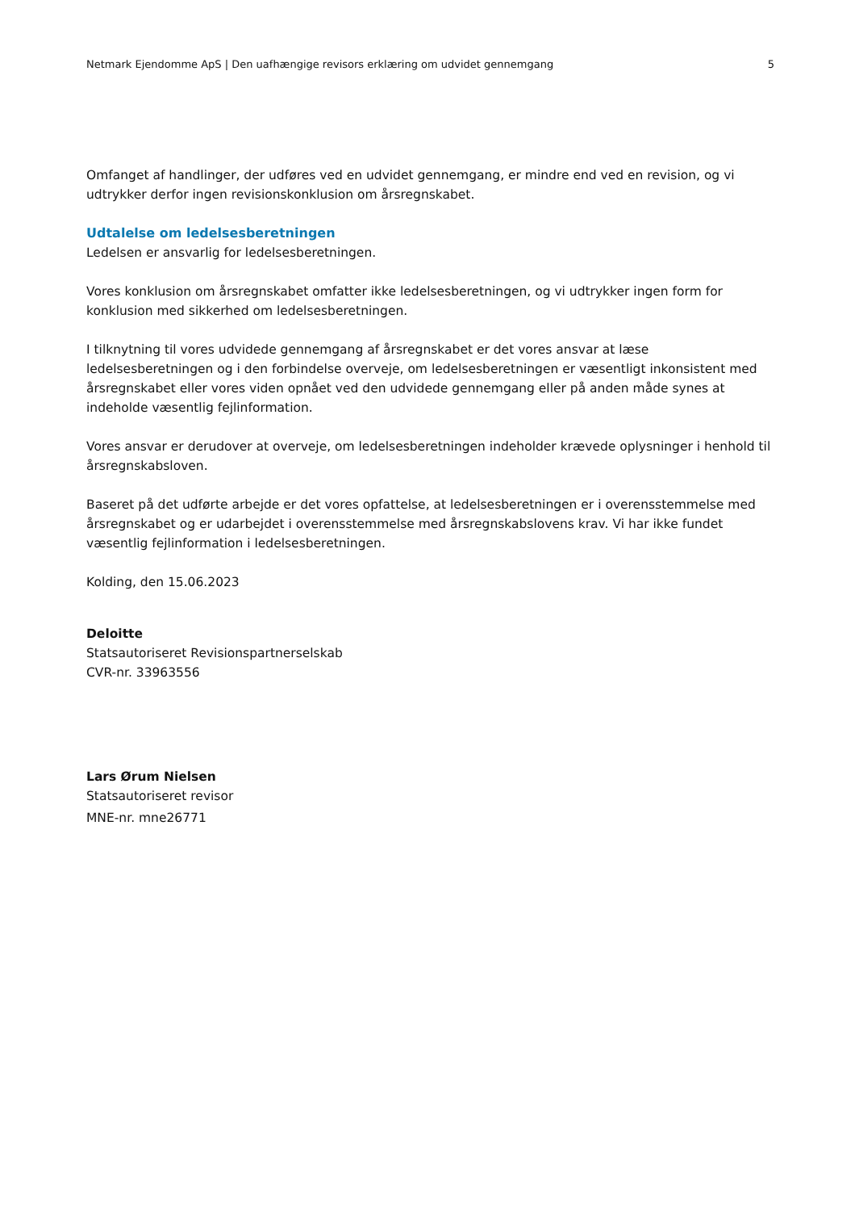Netmark Ejendomme ApS | Den uafhængige revisors erklæring om udvidet gennemgang 5
Omfanget af handlinger, der udføres ved en udvidet gennemgang, er mindre end ved en revision, og vi udtrykker derfor ingen revisionskonklusion om årsregnskabet.
Udtalelse om ledelsesberetningen
Ledelsen er ansvarlig for ledelsesberetningen.
Vores konklusion om årsregnskabet omfatter ikke ledelsesberetningen, og vi udtrykker ingen form for konklusion med sikkerhed om ledelsesberetningen.
I tilknytning til vores udvidede gennemgang af årsregnskabet er det vores ansvar at læse ledelsesberetningen og i den forbindelse overveje, om ledelsesberetningen er væsentligt inkonsistent med årsregnskabet eller vores viden opnået ved den udvidede gennemgang eller på anden måde synes at indeholde væsentlig fejlinformation.
Vores ansvar er derudover at overveje, om ledelsesberetningen indeholder krævede oplysninger i henhold til årsregnskabsloven.
Baseret på det udførte arbejde er det vores opfattelse, at ledelsesberetningen er i overensstemmelse med årsregnskabet og er udarbejdet i overensstemmelse med årsregnskabslovens krav. Vi har ikke fundet væsentlig fejlinformation i ledelsesberetningen.
Kolding, den 15.06.2023
Deloitte
Statsautoriseret Revisionspartnerselskab
CVR-nr. 33963556
Lars Ørum Nielsen
Statsautoriseret revisor
MNE-nr. mne26771